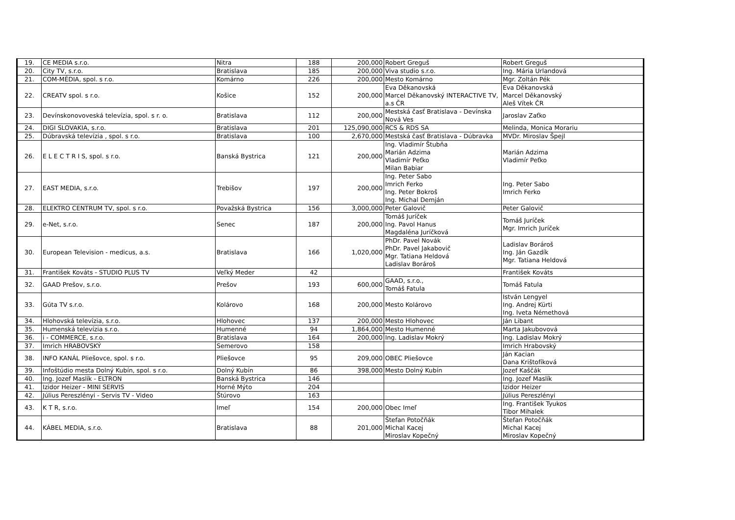| 19. | CE MEDIA s.r.o. | Nitra | 188 | 200,000 | Robert Greguš | Robert Greguš |
| 20. | City TV, s.r.o. | Bratislava | 185 | 200,000 | Viva studio s.r.o. | Ing. Mária Urlandová |
| 21. | COM-MÉDIA, spol. s r.o. | Komárno | 226 | 200,000 | Mesto Komárno | Mgr. Zoltán Pék |
| 22. | CREATV spol. s r.o. | Košice | 152 | 200,000 | Eva Děkanovská Marcel Děkanovský INTERACTIVE TV, a.s ČR | Eva Děkanovská Marcel Děkanovský Aleš Vítek ČR |
| 23. | Devínskonovoveská televízia, spol. s r. o. | Bratislava | 112 | 200,000 | Mestská časť Bratislava - Devínska Nová Ves | Jaroslav Zaťko |
| 24. | DIGI SLOVAKIA, s.r.o. | Bratislava | 201 | 125,090,000 | RCS & RDS SA | Melinda, Monica Morariu |
| 25. | Dúbravská televízia , spol. s r.o. | Bratislava | 100 | 2,670,000 | Mestská časť Bratislava - Dúbravka | MVDr. Miroslav Špejl |
| 26. | E L E C T R I S, spol. s r.o. | Banská Bystrica | 121 | 200,000 | Ing. Vladimír Štubňa Marián Adzima Vladimír Peťko Milan Babiar | Marián Adzima Vladimír Peťko |
| 27. | EAST MEDIA, s.r.o. | Trebišov | 197 | 200,000 | Ing. Peter Sabo Imrich Ferko Ing. Peter Bokroš Ing. Michal Demján | Ing. Peter Sabo Imrich Ferko |
| 28. | ELEKTRO CENTRUM TV, spol. s r.o. | Považská Bystrica | 156 | 3,000,000 | Peter Galovič | Peter Galovič |
| 29. | e-Net, s.r.o. | Senec | 187 | 200,000 | Tomáš Juríček Ing. Pavol Hanus Magdaléna Juríčková | Tomáš Juríček Mgr. Imrich Juríček |
| 30. | European Television - medicus, a.s. | Bratislava | 166 | 1,020,000 | PhDr. Pavel Novák PhDr. Pavel Jakabovič Mgr. Tatiana Heldová Ladislav Borároš | Ladislav Borároš Ing. Ján Gazdík Mgr. Tatiana Heldová |
| 31. | František Kováts - STUDIO PLUS TV | Veľký Meder | 42 | | | František Kováts |
| 32. | GAAD Prešov, s.r.o. | Prešov | 193 | 600,000 | GAAD, s.r.o., Tomáš Fatula | Tomáš Fatula |
| 33. | Gúta TV s.r.o. | Kolárovo | 168 | 200,000 | Mesto Kolárovo | István Lengyel Ing. Andrej Kürti Ing. Iveta Némethová |
| 34. | Hlohovská televízia, s.r.o. | Hlohovec | 137 | 200,000 | Mesto Hlohovec | Ján Libant |
| 35. | Humenská televízia s.r.o. | Humenné | 94 | 1,864,000 | Mesto Humenné | Marta Jakubovová |
| 36. | i - COMMERCE, s.r.o. | Bratislava | 164 | 200,000 | Ing. Ladislav Mokrý | Ing. Ladislav Mokrý |
| 37. | Imrich HRABOVSKÝ | Semerovo | 158 | | | Imrich Hrabovský |
| 38. | INFO KANÁL Pliešovce, spol. s r.o. | Pliešovce | 95 | 209,000 | OBEC Pliešovce | Ján Kacian Dana Krištofíková |
| 39. | Infoštúdio mesta Dolný Kubín, spol. s r.o. | Dolný Kubín | 86 | 398,000 | Mesto Dolný Kubín | Jozef Kaščák |
| 40. | Ing. Jozef Maslík - ELTRON | Banská Bystrica | 146 | | | Ing. Jozef Maslík |
| 41. | Izidor Heizer - MINI SERVIS | Horné Mýto | 204 | | | Izidor Heizer |
| 42. | Július Pereszlényi - Servis TV - Video | Štúrovo | 163 | | | Július Pereszlényi |
| 43. | K T R, s.r.o. | Imeľ | 154 | 200,000 | Obec Imeľ | Ing. František Tyukos Tibor Mihalek |
| 44. | KÁBEL MEDIA, s.r.o. | Bratislava | 88 | 201,000 | Štefan Potočňák Michal Kacej Miroslav Kopečný | Štefan Potočňák Michal Kacej Miroslav Kopečný |